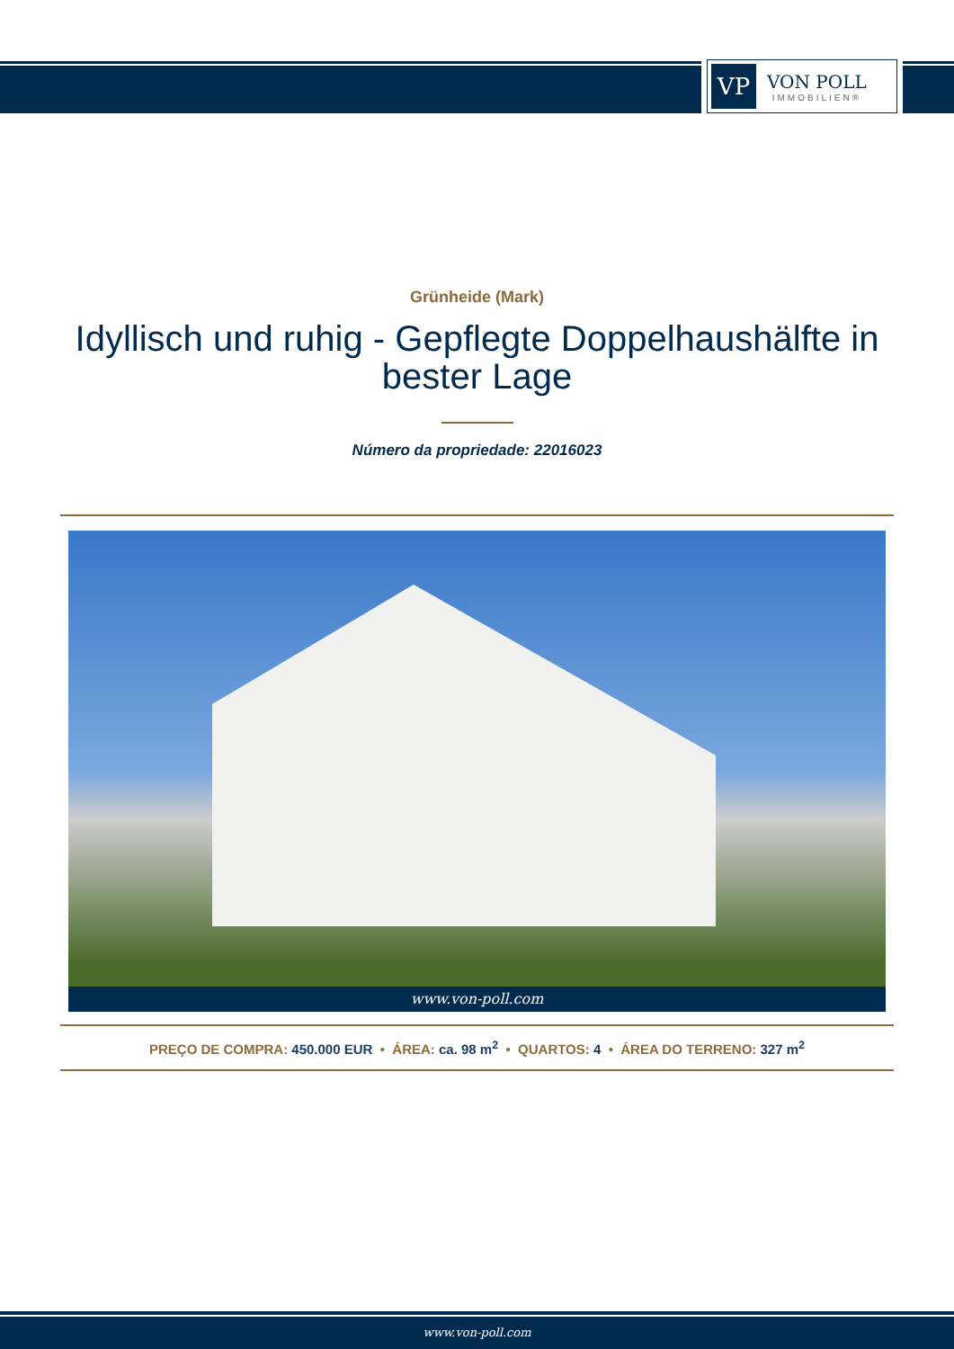VP
VON POLL
IMMOBILIEN®
Grünheide (Mark)
Idyllisch und ruhig - Gepflegte Doppelhaushälfte in bester Lage
Número da propriedade: 22016023
www.von-poll.com
PREÇO DE COMPRA: 450.000 EUR • ÁREA: ca. 98 m<sup>2</sup> • QUARTOS: 4 • ÁREA DO TERRENO: 327 m<sup>2</sup>
www.von-poll.com